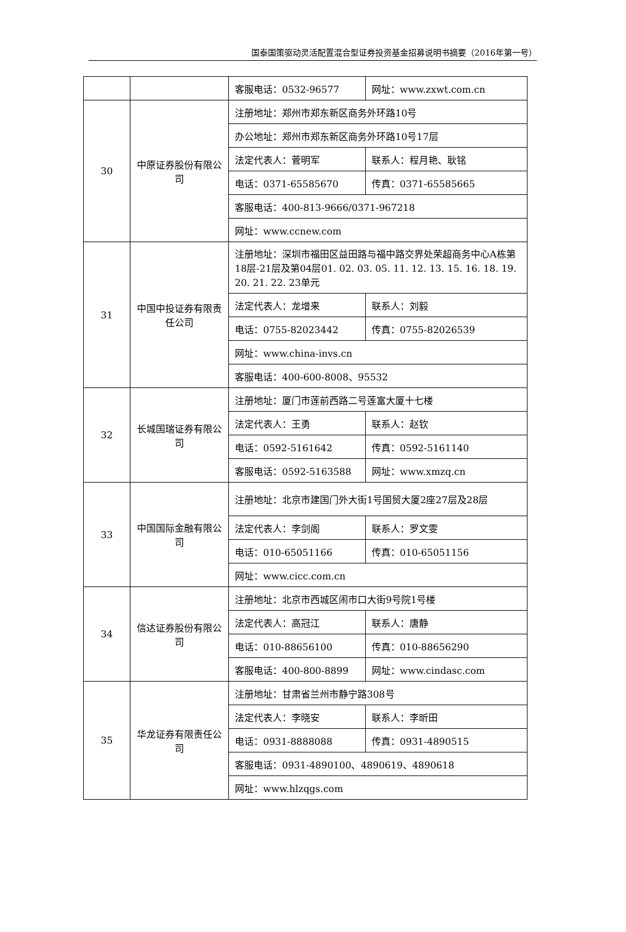国泰国策驱动灵活配置混合型证券投资基金招募说明书摘要（2016年第一号）
| | | 客服电话：0532-96577 | 网址：www.zxwt.com.cn |
| 30 | 中原证券股份有限公司 | 注册地址：郑州市郑东新区商务外环路10号 | |
| | | 办公地址：郑州市郑东新区商务外环路10号17层 | |
| | | 法定代表人：菅明军 | 联系人：程月艳、耿铭 |
| | | 电话：0371-65585670 | 传真：0371-65585665 |
| | | 客服电话：400-813-9666/0371-967218 | |
| | | 网址：www.ccnew.com | |
| 31 | 中国中投证券有限责任公司 | 注册地址：深圳市福田区益田路与福中路交界处荣超商务中心A栋第18层-21层及第04层01. 02. 03. 05. 11. 12. 13. 15. 16. 18. 19. 20. 21. 22. 23单元 | |
| | | 法定代表人：龙增来 | 联系人：刘毅 |
| | | 电话：0755-82023442 | 传真：0755-82026539 |
| | | 网址：www.china-invs.cn | |
| | | 客服电话：400-600-8008、95532 | |
| 32 | 长城国瑞证券有限公司 | 注册地址：厦门市莲前西路二号莲富大厦十七楼 | |
| | | 法定代表人：王勇 | 联系人：赵钦 |
| | | 电话：0592-5161642 | 传真：0592-5161140 |
| | | 客服电话：0592-5163588 | 网址：www.xmzq.cn |
| 33 | 中国国际金融有限公司 | 注册地址：北京市建国门外大街1号国贸大厦2座27层及28层 | |
| | | 法定代表人：李剑阁 | 联系人：罗文雯 |
| | | 电话：010-65051166 | 传真：010-65051156 |
| | | 网址：www.cicc.com.cn | |
| 34 | 信达证券股份有限公司 | 注册地址：北京市西城区闹市口大街9号院1号楼 | |
| | | 法定代表人：高冠江 | 联系人：唐静 |
| | | 电话：010-88656100 | 传真：010-88656290 |
| | | 客服电话：400-800-8899 | 网址：www.cindasc.com |
| 35 | 华龙证券有限责任公司 | 注册地址：甘肃省兰州市静宁路308号 | |
| | | 法定代表人：李晓安 | 联系人：李昕田 |
| | | 电话：0931-8888088 | 传真：0931-4890515 |
| | | 客服电话：0931-4890100、4890619、4890618 | |
| | | 网址：www.hlzqgs.com | |